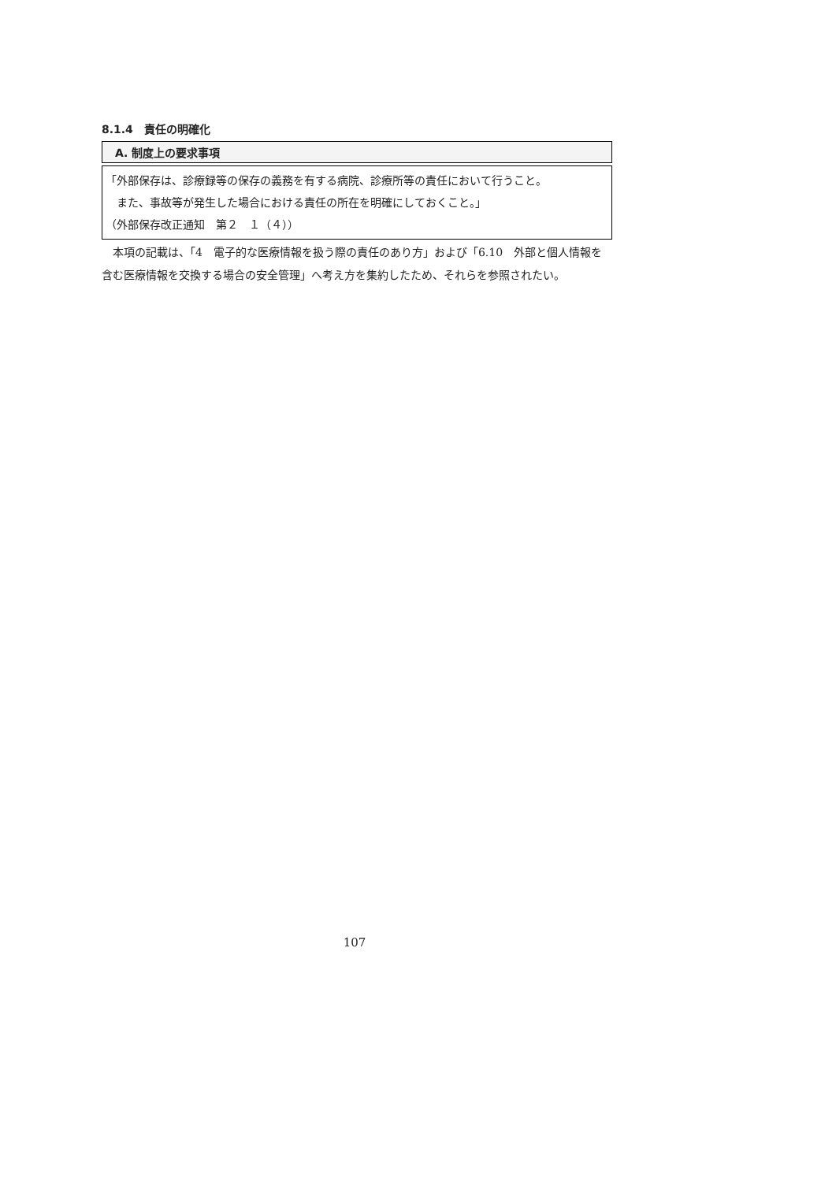8.1.4　責任の明確化
A. 制度上の要求事項
「外部保存は、診療録等の保存の義務を有する病院、診療所等の責任において行うこと。
　また、事故等が発生した場合における責任の所在を明確にしておくこと。」
（外部保存改正通知　第２　１（４））
本項の記載は、「4　電子的な医療情報を扱う際の責任のあり方」および「6.10　外部と個人情報を含む医療情報を交換する場合の安全管理」へ考え方を集約したため、それらを参照されたい。
107